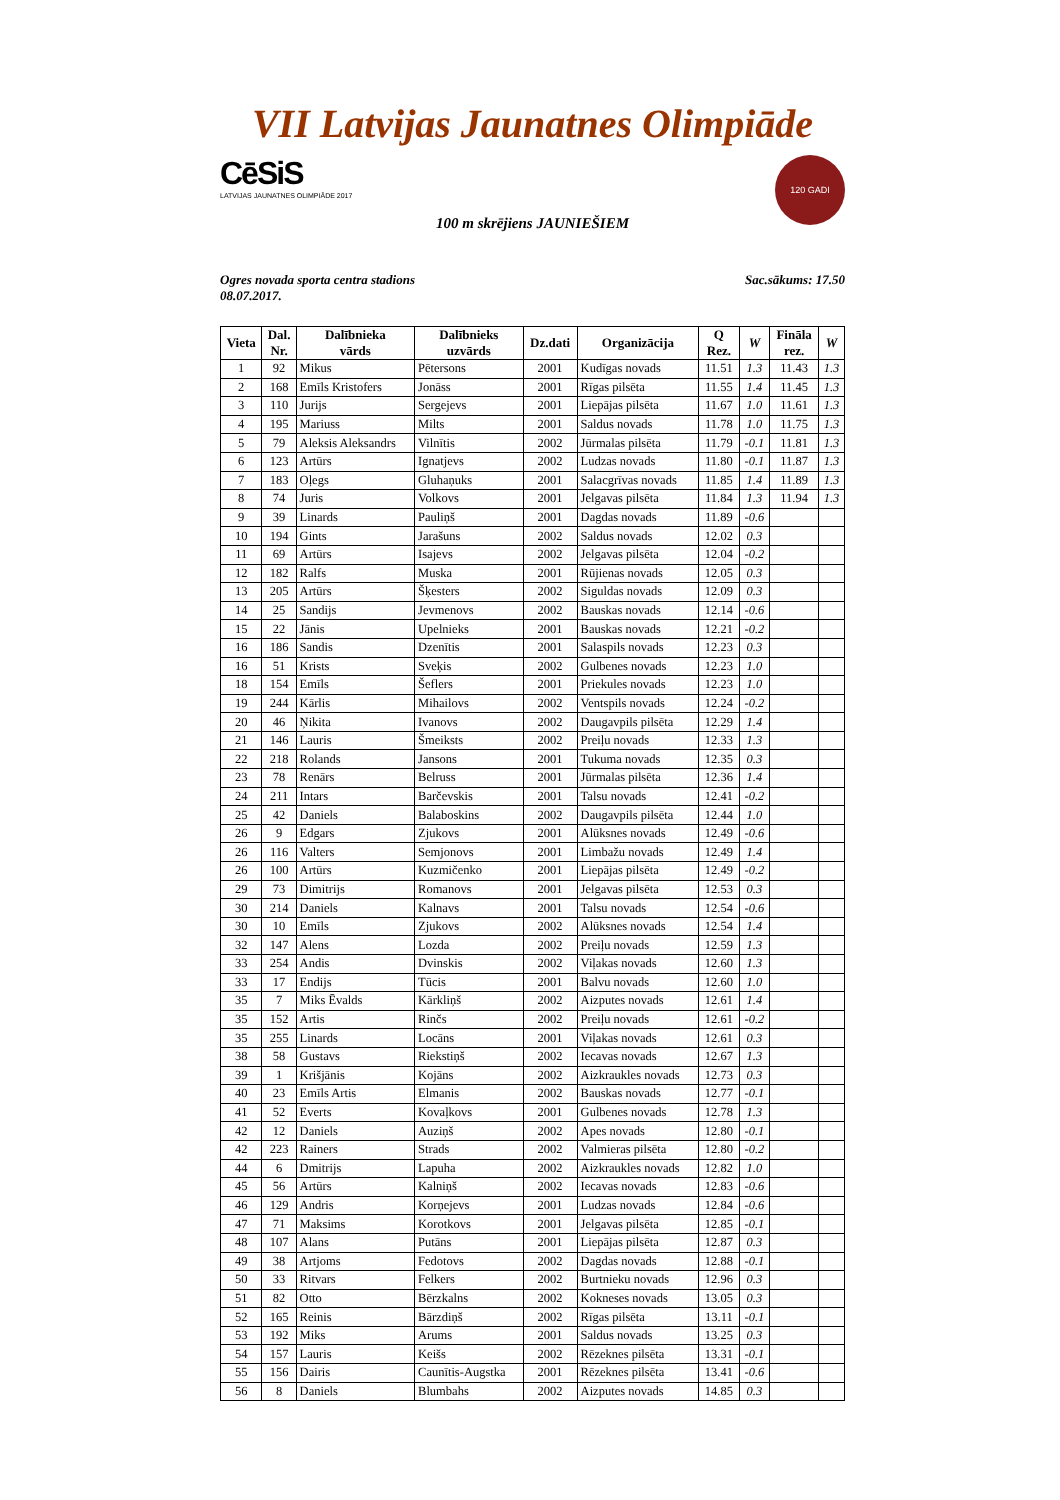VII Latvijas Jaunatnes Olimpiāde
CēSiS
LATVIJAS JAUNATNES OLIMPIĀDE 2017
120 GADI
100 m skrējiens JAUNIEŠIEM
Ogres novada sporta centra stadions
08.07.2017.
Sac.sākums: 17.50
| Vieta | Dal. Nr. | Dalībnieka vārds | Dalībnieks uzvārds | Dz.dati | Organizācija | Q Rez. | W | Fināla rez. | W |
| --- | --- | --- | --- | --- | --- | --- | --- | --- | --- |
| 1 | 92 | Mikus | Pētersons | 2001 | Kudīgas novads | 11.51 | 1.3 | 11.43 | 1.3 |
| 2 | 168 | Emīls Kristofers | Jonāss | 2001 | Rīgas pilsēta | 11.55 | 1.4 | 11.45 | 1.3 |
| 3 | 110 | Jurijs | Sergejevs | 2001 | Liepājas pilsēta | 11.67 | 1.0 | 11.61 | 1.3 |
| 4 | 195 | Mariuss | Milts | 2001 | Saldus novads | 11.78 | 1.0 | 11.75 | 1.3 |
| 5 | 79 | Aleksis Aleksandrs | Vilnītis | 2002 | Jūrmalas pilsēta | 11.79 | -0.1 | 11.81 | 1.3 |
| 6 | 123 | Artūrs | Ignatjevs | 2002 | Ludzas novads | 11.80 | -0.1 | 11.87 | 1.3 |
| 7 | 183 | Oļegs | Gluhaņuks | 2001 | Salacgrīvas novads | 11.85 | 1.4 | 11.89 | 1.3 |
| 8 | 74 | Juris | Volkovs | 2001 | Jelgavas pilsēta | 11.84 | 1.3 | 11.94 | 1.3 |
| 9 | 39 | Linards | Pauliņš | 2001 | Dagdas novads | 11.89 | -0.6 | | |
| 10 | 194 | Gints | Jarašuns | 2002 | Saldus novads | 12.02 | 0.3 | | |
| 11 | 69 | Artūrs | Isajevs | 2002 | Jelgavas pilsēta | 12.04 | -0.2 | | |
| 12 | 182 | Ralfs | Muska | 2001 | Rūjienas novads | 12.05 | 0.3 | | |
| 13 | 205 | Artūrs | Šķesters | 2002 | Siguldas novads | 12.09 | 0.3 | | |
| 14 | 25 | Sandijs | Jevmenovs | 2002 | Bauskas novads | 12.14 | -0.6 | | |
| 15 | 22 | Jānis | Upelnieks | 2001 | Bauskas novads | 12.21 | -0.2 | | |
| 16 | 186 | Sandis | Dzenītis | 2001 | Salaspils novads | 12.23 | 0.3 | | |
| 16 | 51 | Krists | Sveķis | 2002 | Gulbenes novads | 12.23 | 1.0 | | |
| 18 | 154 | Emīls | Šeflers | 2001 | Priekules novads | 12.23 | 1.0 | | |
| 19 | 244 | Kārlis | Mihailovs | 2002 | Ventspils novads | 12.24 | -0.2 | | |
| 20 | 46 | Ņikita | Ivanovs | 2002 | Daugavpils pilsēta | 12.29 | 1.4 | | |
| 21 | 146 | Lauris | Šmeiksts | 2002 | Preiļu novads | 12.33 | 1.3 | | |
| 22 | 218 | Rolands | Jansons | 2001 | Tukuma novads | 12.35 | 0.3 | | |
| 23 | 78 | Renārs | Belruss | 2001 | Jūrmalas pilsēta | 12.36 | 1.4 | | |
| 24 | 211 | Intars | Barčevskis | 2001 | Talsu novads | 12.41 | -0.2 | | |
| 25 | 42 | Daniels | Balaboskins | 2002 | Daugavpils pilsēta | 12.44 | 1.0 | | |
| 26 | 9 | Edgars | Zjukovs | 2001 | Alūksnes novads | 12.49 | -0.6 | | |
| 26 | 116 | Valters | Semjonovs | 2001 | Limbažu novads | 12.49 | 1.4 | | |
| 26 | 100 | Artūrs | Kuzmičenko | 2001 | Liepājas pilsēta | 12.49 | -0.2 | | |
| 29 | 73 | Dimitrijs | Romanovs | 2001 | Jelgavas pilsēta | 12.53 | 0.3 | | |
| 30 | 214 | Daniels | Kalnavs | 2001 | Talsu novads | 12.54 | -0.6 | | |
| 30 | 10 | Emīls | Zjukovs | 2002 | Alūksnes novads | 12.54 | 1.4 | | |
| 32 | 147 | Alens | Lozda | 2002 | Preiļu novads | 12.59 | 1.3 | | |
| 33 | 254 | Andis | Dvinskis | 2002 | Viļakas novads | 12.60 | 1.3 | | |
| 33 | 17 | Endijs | Tūcis | 2001 | Balvu novads | 12.60 | 1.0 | | |
| 35 | 7 | Miks Ēvalds | Kārkliņš | 2002 | Aizputes novads | 12.61 | 1.4 | | |
| 35 | 152 | Artis | Rinčs | 2002 | Preiļu novads | 12.61 | -0.2 | | |
| 35 | 255 | Linards | Locāns | 2001 | Viļakas novads | 12.61 | 0.3 | | |
| 38 | 58 | Gustavs | Riekstiņš | 2002 | Iecavas novads | 12.67 | 1.3 | | |
| 39 | 1 | Krišjānis | Kojāns | 2002 | Aizkraukles novads | 12.73 | 0.3 | | |
| 40 | 23 | Emīls Artis | Elmanis | 2002 | Bauskas novads | 12.77 | -0.1 | | |
| 41 | 52 | Everts | Kovaļkovs | 2001 | Gulbenes novads | 12.78 | 1.3 | | |
| 42 | 12 | Daniels | Auziņš | 2002 | Apes novads | 12.80 | -0.1 | | |
| 42 | 223 | Rainers | Strads | 2002 | Valmieras pilsēta | 12.80 | -0.2 | | |
| 44 | 6 | Dmitrijs | Lapuha | 2002 | Aizkraukles novads | 12.82 | 1.0 | | |
| 45 | 56 | Artūrs | Kalniņš | 2002 | Iecavas novads | 12.83 | -0.6 | | |
| 46 | 129 | Andris | Korņejevs | 2001 | Ludzas novads | 12.84 | -0.6 | | |
| 47 | 71 | Maksims | Korotkovs | 2001 | Jelgavas pilsēta | 12.85 | -0.1 | | |
| 48 | 107 | Alans | Putāns | 2001 | Liepājas pilsēta | 12.87 | 0.3 | | |
| 49 | 38 | Artjoms | Fedotovs | 2002 | Dagdas novads | 12.88 | -0.1 | | |
| 50 | 33 | Ritvars | Felkers | 2002 | Burtnieku novads | 12.96 | 0.3 | | |
| 51 | 82 | Otto | Bērzkalns | 2002 | Kokneses novads | 13.05 | 0.3 | | |
| 52 | 165 | Reinis | Bārzdiņš | 2002 | Rīgas pilsēta | 13.11 | -0.1 | | |
| 53 | 192 | Miks | Arums | 2001 | Saldus novads | 13.25 | 0.3 | | |
| 54 | 157 | Lauris | Keišs | 2002 | Rēzeknes pilsēta | 13.31 | -0.1 | | |
| 55 | 156 | Dairis | Caunītis-Augstka | 2001 | Rēzeknes pilsēta | 13.41 | -0.6 | | |
| 56 | 8 | Daniels | Blumbahs | 2002 | Aizputes novads | 14.85 | 0.3 | | |